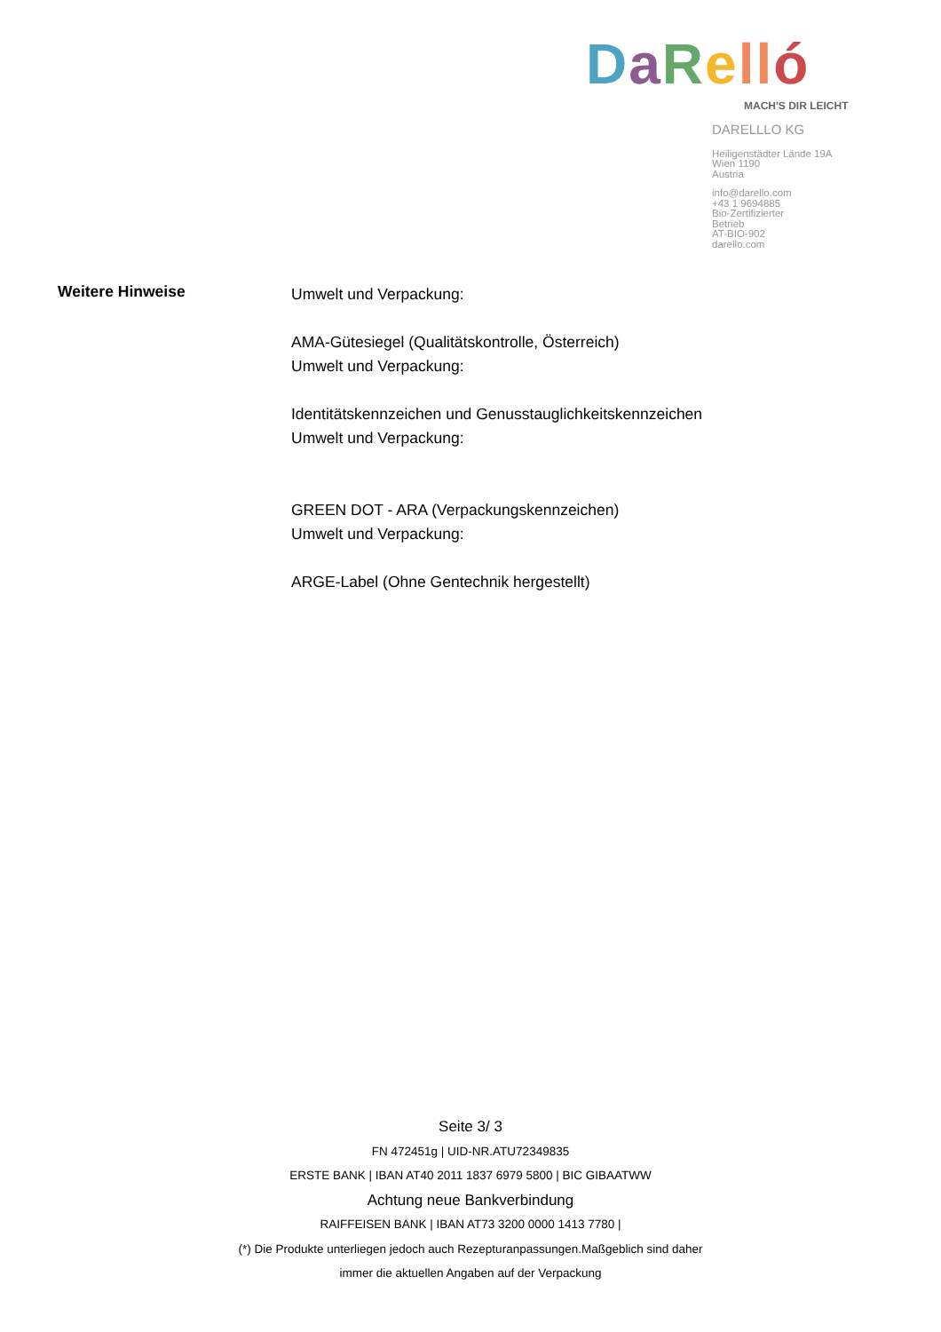DaRell ó
MACH'S DIR LEICHT
DARELLLO KG
Heiligenstädter Lände 19A
Wien 1190
Austria
info@darello.com
+43 1 9694885
Bio-Zertifizierter
Betrieb
AT-BIO-902
darello.com
Weitere Hinweise
Umwelt und Verpackung:
AMA-Gütesiegel (Qualitätskontrolle, Österreich)
Umwelt und Verpackung:
Identitätskennzeichen und Genusstauglichkeitskennzeichen
Umwelt und Verpackung:
GREEN DOT - ARA (Verpackungskennzeichen)
Umwelt und Verpackung:
ARGE-Label (Ohne Gentechnik hergestellt)
Seite 3/ 3
FN 472451g | UID-NR.ATU72349835
ERSTE BANK | IBAN AT40 2011 1837 6979 5800 | BIC GIBAATWW
Achtung neue Bankverbindung
RAIFFEISEN BANK | IBAN AT73 3200 0000 1413 7780 |
(*) Die Produkte unterliegen jedoch auch Rezepturanpassungen.Maßgeblich sind daher
immer die aktuellen Angaben auf der Verpackung